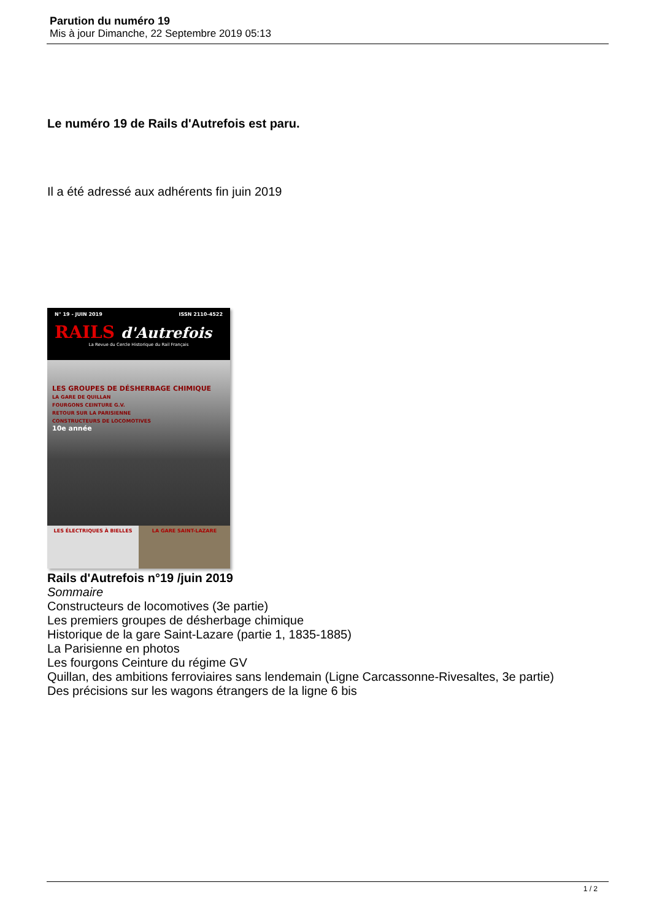Parution du numéro 19
Mis à jour Dimanche, 22 Septembre 2019 05:13
Le numéro 19 de Rails d'Autrefois est paru.
Il a été adressé aux adhérents fin juin 2019
N° 19 - JUIN 2019 ISSN 2110-4522
RAILS d'Autrefois
La Revue du Cercle Historique du Rail Français
LES GROUPES DE DÉSHERBAGE CHIMIQUE
LA GARE DE QUILLAN
FOURGONS CEINTURE G.V.
RETOUR SUR LA PARISIENNE
CONSTRUCTEURS DE LOCOMOTIVES
10e année
LES ÉLECTRIQUES À BIELLES LA GARE SAINT-LAZARE
Rails d'Autrefois n°19 /juin 2019
Sommaire
Constructeurs de locomotives (3e partie)
Les premiers groupes de désherbage chimique
Historique de la gare Saint-Lazare (partie 1, 1835-1885)
La Parisienne en photos
Les fourgons Ceinture du régime GV
Quillan, des ambitions ferroviaires sans lendemain (Ligne Carcassonne-Rivesaltes, 3e partie)
Des précisions sur les wagons étrangers de la ligne 6 bis
1 / 2